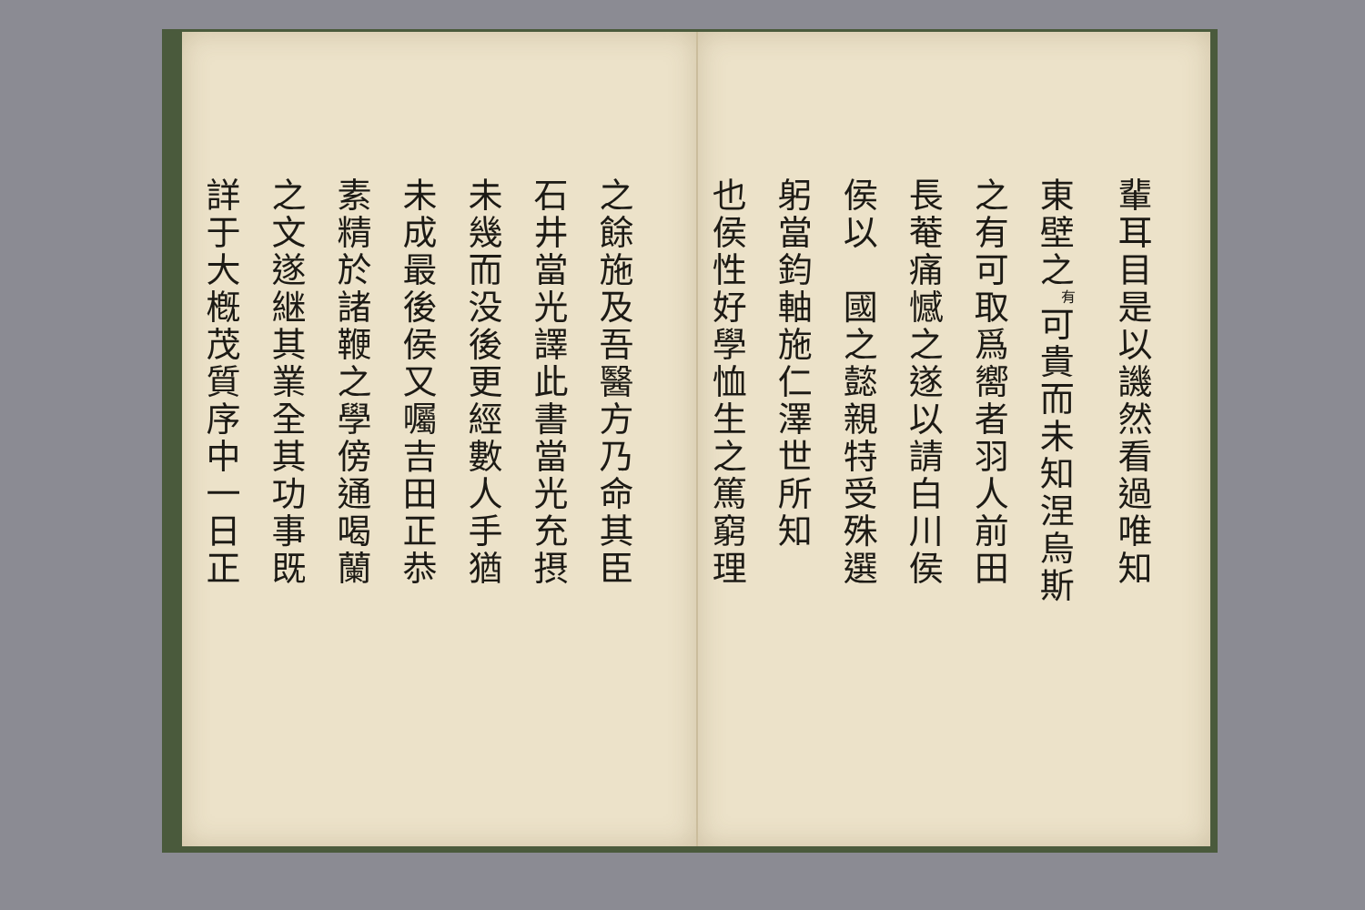輩耳目是以譏然看過唯知
東壁之<sup>有</sup>可貴而未知涅烏斯
之有可取爲嚮者羽人前田
長菴痛憾之遂以請白川侯
侯以　國之懿親特受殊選
躬當鈞軸施仁澤世所知
也侯性好學恤生之篤窮理
之餘施及吾醫方乃命其臣
石井當光譯此書當光充摂
未幾而没後更經數人手猶
未成最後侯又囑吉田正恭
素精於諸鞭之學傍通喝蘭
之文遂継其業全其功事既
詳于大槪茂質序中一日正